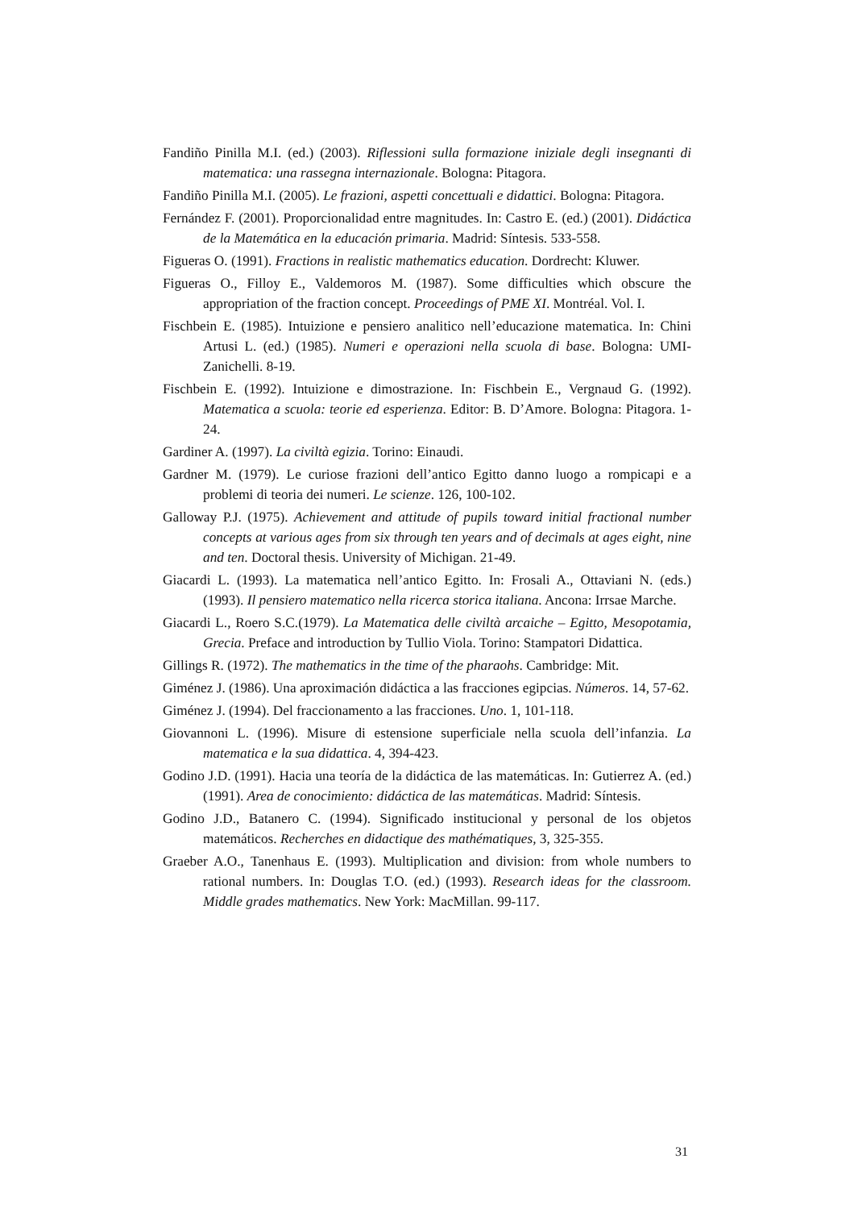Fandiño Pinilla M.I. (ed.) (2003). Riflessioni sulla formazione iniziale degli insegnanti di matematica: una rassegna internazionale. Bologna: Pitagora.
Fandiño Pinilla M.I. (2005). Le frazioni, aspetti concettuali e didattici. Bologna: Pitagora.
Fernández F. (2001). Proporcionalidad entre magnitudes. In: Castro E. (ed.) (2001). Didáctica de la Matemática en la educación primaria. Madrid: Síntesis. 533-558.
Figueras O. (1991). Fractions in realistic mathematics education. Dordrecht: Kluwer.
Figueras O., Filloy E., Valdemoros M. (1987). Some difficulties which obscure the appropriation of the fraction concept. Proceedings of PME XI. Montréal. Vol. I.
Fischbein E. (1985). Intuizione e pensiero analitico nell’educazione matematica. In: Chini Artusi L. (ed.) (1985). Numeri e operazioni nella scuola di base. Bologna: UMI-Zanichelli. 8-19.
Fischbein E. (1992). Intuizione e dimostrazione. In: Fischbein E., Vergnaud G. (1992). Matematica a scuola: teorie ed esperienza. Editor: B. D’Amore. Bologna: Pitagora. 1-24.
Gardiner A. (1997). La civiltà egizia. Torino: Einaudi.
Gardner M. (1979). Le curiose frazioni dell’antico Egitto danno luogo a rompicapi e a problemi di teoria dei numeri. Le scienze. 126, 100-102.
Galloway P.J. (1975). Achievement and attitude of pupils toward initial fractional number concepts at various ages from six through ten years and of decimals at ages eight, nine and ten. Doctoral thesis. University of Michigan. 21-49.
Giacardi L. (1993). La matematica nell’antico Egitto. In: Frosali A., Ottaviani N. (eds.) (1993). Il pensiero matematico nella ricerca storica italiana. Ancona: Irrsae Marche.
Giacardi L., Roero S.C.(1979). La Matematica delle civiltà arcaiche – Egitto, Mesopotamia, Grecia. Preface and introduction by Tullio Viola. Torino: Stampatori Didattica.
Gillings R. (1972). The mathematics in the time of the pharaohs. Cambridge: Mit.
Giménez J. (1986). Una aproximación didáctica a las fracciones egipcias. Números. 14, 57-62.
Giménez J. (1994). Del fraccionamento a las fracciones. Uno. 1, 101-118.
Giovannoni L. (1996). Misure di estensione superficiale nella scuola dell’infanzia. La matematica e la sua didattica. 4, 394-423.
Godino J.D. (1991). Hacia una teoría de la didáctica de las matemáticas. In: Gutierrez A. (ed.) (1991). Area de conocimiento: didáctica de las matemáticas. Madrid: Síntesis.
Godino J.D., Batanero C. (1994). Significado institucional y personal de los objetos matemáticos. Recherches en didactique des mathématiques, 3, 325-355.
Graeber A.O., Tanenhaus E. (1993). Multiplication and division: from whole numbers to rational numbers. In: Douglas T.O. (ed.) (1993). Research ideas for the classroom. Middle grades mathematics. New York: MacMillan. 99-117.
31